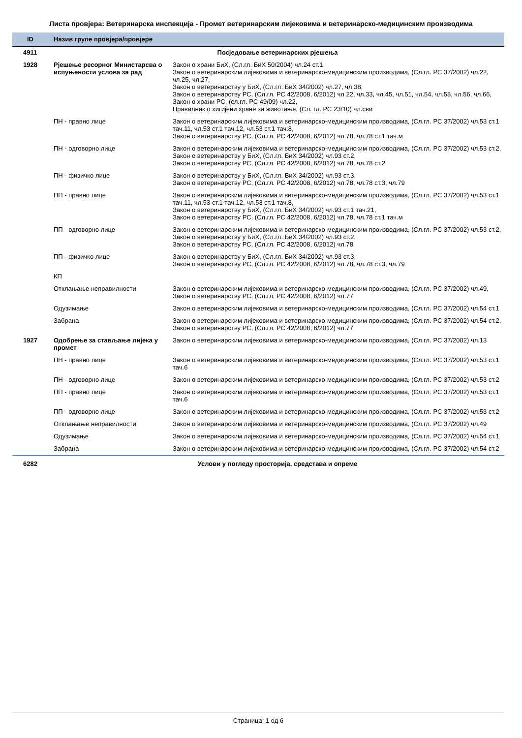Листа провјера: Ветеринарска инспекција - Промет ветеринарским лијековима и ветеринарско-медицинским производима
| ID | Назив групе провјера/провјере | |
| --- | --- | --- |
| 4911 | Посједовање ветеринарских рјешења | |
| 1928 | Рјешење ресорног Министарсва о испуњености услова за рад | Закон о храни БиХ, (Сл.гл. БиХ 50/2004) чл.24 ст.1, Закон о ветеринарским лијековима и ветеринарско-медицинским производима, (Сл.гл. РС 37/2002) чл.22, чл.25, чл.27, Закон о ветеринарству у БиХ, (Сл.гл. БиХ 34/2002) чл.27, чл.38, Закон о ветеринарству РС, (Сл.гл. РС 42/2008, 6/2012) чл.22, чл.33, чл.45, чл.51, чл.54, чл.55, чл.56, чл.66, Закон о храни РС, (сл.гл. РС 49/09) чл.22, Правилник о хигијени хране за животиње, (Сл. гл. РС 23/10) чл.сви |
| | ПН - правно лице | Закон о ветеринарским лијековима и ветеринарско-медицинским производима, (Сл.гл. РС 37/2002) чл.53 ст.1 тач.11, чл.53 ст.1 тач.12, чл.53 ст.1 тач.8, Закон о ветеринарству РС, (Сл.гл. РС 42/2008, 6/2012) чл.78, чл.78 ст.1 тач.м |
| | ПН - одговорно лице | Закон о ветеринарским лијековима и ветеринарско-медицинским производима, (Сл.гл. РС 37/2002) чл.53 ст.2, Закон о ветеринарству у БиХ, (Сл.гл. БиХ 34/2002) чл.93 ст.2, Закон о ветеринарству РС, (Сл.гл. РС 42/2008, 6/2012) чл.78, чл.78 ст.2 |
| | ПН - физичко лице | Закон о ветеринарству у БиХ, (Сл.гл. БиХ 34/2002) чл.93 ст.3, Закон о ветеринарству РС, (Сл.гл. РС 42/2008, 6/2012) чл.78, чл.78 ст.3, чл.79 |
| | ПП - правно лице | Закон о ветеринарским лијековима и ветеринарско-медицинским производима, (Сл.гл. РС 37/2002) чл.53 ст.1 тач.11, чл.53 ст.1 тач.12, чл.53 ст.1 тач.8, Закон о ветеринарству у БиХ, (Сл.гл. БиХ 34/2002) чл.93 ст.1 тач.21, Закон о ветеринарству РС, (Сл.гл. РС 42/2008, 6/2012) чл.78, чл.78 ст.1 тач.м |
| | ПП - одговорно лице | Закон о ветеринарским лијековима и ветеринарско-медицинским производима, (Сл.гл. РС 37/2002) чл.53 ст.2, Закон о ветеринарству у БиХ, (Сл.гл. БиХ 34/2002) чл.93 ст.2, Закон о ветеринарству РС, (Сл.гл. РС 42/2008, 6/2012) чл.78 |
| | ПП - физичко лице | Закон о ветеринарству у БиХ, (Сл.гл. БиХ 34/2002) чл.93 ст.3, Закон о ветеринарству РС, (Сл.гл. РС 42/2008, 6/2012) чл.78, чл.78 ст.3, чл.79 |
| | КП | |
| | Отклањање неправилности | Закон о ветеринарским лијековима и ветеринарско-медицинским производима, (Сл.гл. РС 37/2002) чл.49, Закон о ветеринарству РС, (Сл.гл. РС 42/2008, 6/2012) чл.77 |
| | Одузимање | Закон о ветеринарским лијековима и ветеринарско-медицинским производима, (Сл.гл. РС 37/2002) чл.54 ст.1 |
| | Забрана | Закон о ветеринарским лијековима и ветеринарско-медицинским производима, (Сл.гл. РС 37/2002) чл.54 ст.2, Закон о ветеринарству РС, (Сл.гл. РС 42/2008, 6/2012) чл.77 |
| 1927 | Одобрење за стављање лијека у промет | Закон о ветеринарским лијековима и ветеринарско-медицинским производима, (Сл.гл. РС 37/2002) чл.13 |
| | ПН - правно лице | Закон о ветеринарским лијековима и ветеринарско-медицинским производима, (Сл.гл. РС 37/2002) чл.53 ст.1 тач.6 |
| | ПН - одговорно лице | Закон о ветеринарским лијековима и ветеринарско-медицинским производима, (Сл.гл. РС 37/2002) чл.53 ст.2 |
| | ПП - правно лице | Закон о ветеринарским лијековима и ветеринарско-медицинским производима, (Сл.гл. РС 37/2002) чл.53 ст.1 тач.6 |
| | ПП - одговорно лице | Закон о ветеринарским лијековима и ветеринарско-медицинским производима, (Сл.гл. РС 37/2002) чл.53 ст.2 |
| | Отклањање неправилности | Закон о ветеринарским лијековима и ветеринарско-медицинским производима, (Сл.гл. РС 37/2002) чл.49 |
| | Одузимање | Закон о ветеринарским лијековима и ветеринарско-медицинским производима, (Сл.гл. РС 37/2002) чл.54 ст.1 |
| | Забрана | Закон о ветеринарским лијековима и ветеринарско-медицинским производима, (Сл.гл. РС 37/2002) чл.54 ст.2 |
| 6282 | Услови у погледу просторија, средстава и опреме | |
Страница: 1 од 6